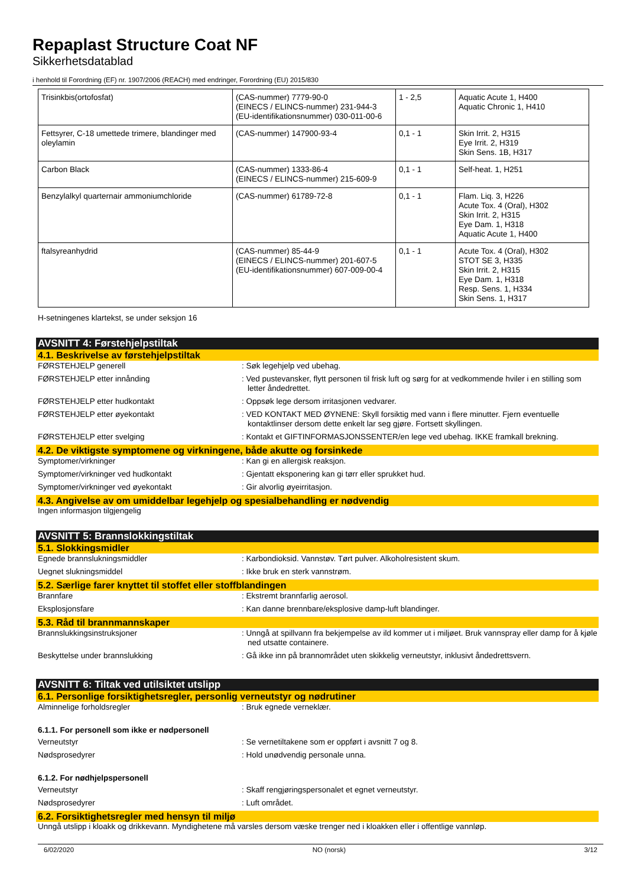Repaplast Structure Coat NF
Sikkerhetsdatablad
i henhold til Forordning (EF) nr. 1907/2006 (REACH) med endringer, Forordning (EU) 2015/830
| Trisinkbis(ortofosfat) | (CAS-nummer) 7779-90-0 (EINECS / ELINCS-nummer) 231-944-3 (EU-identifikationsnummer) 030-011-00-6 | 1 - 2,5 | Aquatic Acute 1, H400 Aquatic Chronic 1, H410 |
| Fettsyrer, C-18 umettede trimere, blandinger med oleylamin | (CAS-nummer) 147900-93-4 | 0,1 - 1 | Skin Irrit. 2, H315 Eye Irrit. 2, H319 Skin Sens. 1B, H317 |
| Carbon Black | (CAS-nummer) 1333-86-4 (EINECS / ELINCS-nummer) 215-609-9 | 0,1 - 1 | Self-heat. 1, H251 |
| Benzylalkyl quarternair ammoniumchloride | (CAS-nummer) 61789-72-8 | 0,1 - 1 | Flam. Liq. 3, H226 Acute Tox. 4 (Oral), H302 Skin Irrit. 2, H315 Eye Dam. 1, H318 Aquatic Acute 1, H400 |
| ftalsyreanhydrid | (CAS-nummer) 85-44-9 (EINECS / ELINCS-nummer) 201-607-5 (EU-identifikationsnummer) 607-009-00-4 | 0,1 - 1 | Acute Tox. 4 (Oral), H302 STOT SE 3, H335 Skin Irrit. 2, H315 Eye Dam. 1, H318 Resp. Sens. 1, H334 Skin Sens. 1, H317 |
H-setningenes klartekst, se under seksjon 16
AVSNITT 4: Førstehjelpstiltak
4.1. Beskrivelse av førstehjelpstiltak
FØRSTEHJELP generell : Søk legehjelp ved ubehag.
FØRSTEHJELP etter innånding : Ved pustevansker, flytt personen til frisk luft og sørg for at vedkommende hviler i en stilling som letter åndedrettet.
FØRSTEHJELP etter hudkontakt : Oppsøk lege dersom irritasjonen vedvarer.
FØRSTEHJELP etter øyekontakt : VED KONTAKT MED ØYNENE: Skyll forsiktig med vann i flere minutter. Fjern eventuelle kontaktlinser dersom dette enkelt lar seg gjøre. Fortsett skyllingen.
FØRSTEHJELP etter svelging : Kontakt et GIFTINFORMASJONSSENTER/en lege ved ubehag. IKKE framkall brekning.
4.2. De viktigste symptomene og virkningene, både akutte og forsinkede
Symptomer/virkninger : Kan gi en allergisk reaksjon.
Symptomer/virkninger ved hudkontakt : Gjentatt eksponering kan gi tørr eller sprukket hud.
Symptomer/virkninger ved øyekontakt : Gir alvorlig øyeirritasjon.
4.3. Angivelse av om umiddelbar legehjelp og spesialbehandling er nødvendig
Ingen informasjon tilgjengelig
AVSNITT 5: Brannslokkingstiltak
5.1. Slokkingsmidler
Egnede brannslukningsmiddler : Karbondioksid. Vannstøv. Tørt pulver. Alkoholresistent skum.
Uegnet slukningsmiddel : Ikke bruk en sterk vannstrøm.
5.2. Særlige farer knyttet til stoffet eller stoffblandingen
Brannfare : Ekstremt brannfarlig aerosol.
Eksplosjonsfare : Kan danne brennbare/eksplosive damp-luft blandinger.
5.3. Råd til brannmannskaper
Brannslukkingsinstruksjoner : Unngå at spillvann fra bekjempelse av ild kommer ut i miljøet. Bruk vannspray eller damp for å kjøle ned utsatte containere.
Beskyttelse under brannslukking : Gå ikke inn på brannområdet uten skikkelig verneutstyr, inklusivt åndedrettsvern.
AVSNITT 6: Tiltak ved utilsiktet utslipp
6.1. Personlige forsiktighetsregler, personlig verneutstyr og nødrutiner
Alminnelige forholdsregler : Bruk egnede verneklær.
6.1.1. For personell som ikke er nødpersonell
Verneutstyr : Se vernetiltakene som er oppført i avsnitt 7 og 8.
Nødsprosedyrer : Hold unødvendig personale unna.
6.1.2. For nødhjelpspersonell
Verneutstyr : Skaff rengjøringspersonalet et egnet verneutstyr.
Nødsprosedyrer : Luft området.
6.2. Forsiktighetsregler med hensyn til miljø
Unngå utslipp i kloakk og drikkevann. Myndighetene må varsles dersom væske trenger ned i kloakken eller i offentlige vannløp.
6/02/2020 NO (norsk) 3/12